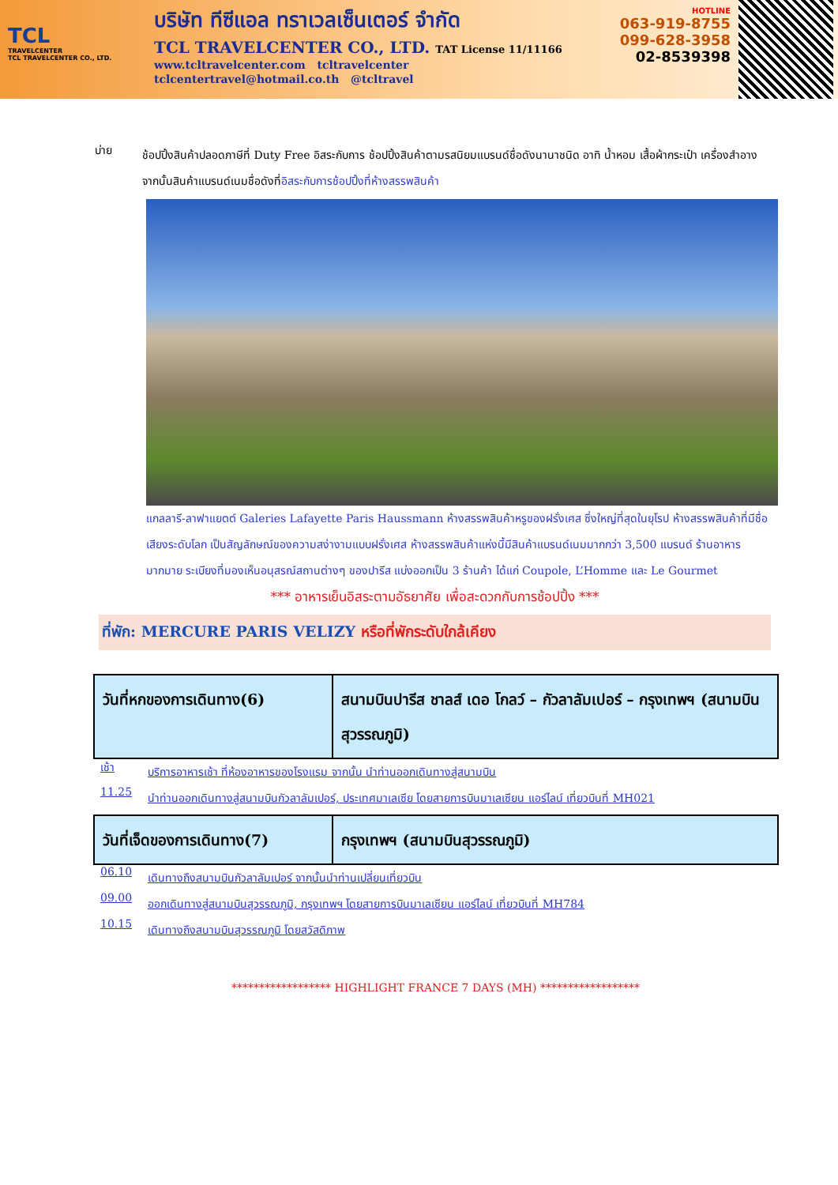TCL
TRAVELCENTER
TCL TRAVELCENTER CO., LTD.
บริษัท ทีซีแอล ทราเวลเซ็นเตอร์ จำกัด
TCL TRAVELCENTER CO., LTD. TAT License 11/11166
www.tcltravelcenter.com tcltravelcenter
tclcentertravel@hotmail.co.th @tcltravel
HOTLINE
063-919-8755
099-628-3958
02-8539398
บ่าย
ช้อปปิ้งสินค้าปลอดภาษีที่ Duty Free อิสระกับการ ช้อปปิ้งสินค้าตามรสนิยมแบรนด์ชื่อดังนานาชนิด อาทิ น้ำหอม เสื้อผ้ากระเป๋า เครื่องสำอาง จากนั้นสินค้าแบรนด์เนมชื่อดังที่อิสระกับการช้อปปิ้งที่ห้างสรรพสินค้า
แกลลารี-ลาฟาแยตต์ Galeries Lafayette Paris Haussmann ห้างสรรพสินค้าหรูของฝรั่งเศส ซึ่งใหญ่ที่สุดในยุโรป ห้างสรรพสินค้าที่มีชื่อเสียงระดับโลก เป็นสัญลักษณ์ของความสง่างามแบบฝรั่งเศส ห้างสรรพสินค้าแห่งนี้มีสินค้าแบรนด์เนมมากกว่า 3,500 แบรนด์ ร้านอาหารมากมาย ระเบียงที่มองเห็นอนุสรณ์สถานต่างๆ ของปารีส แบ่งออกเป็น 3 ร้านค้า ได้แก่ Coupole, L’Homme และ Le Gourmet
*** อาหารเย็นอิสระตามอัธยาศัย เพื่อสะดวกกับการช้อปปิ้ง ***
ที่พัก: MERCURE PARIS VELIZY หรือที่พักระดับใกล้เคียง
| วันที่หกของการเดินทาง(6) | สนามบินปารีส ชาลส์ เดอ โกลว์ – กัวลาลัมเปอร์ – กรุงเทพฯ (สนามบินสุวรรณภูมิ) |
เช้า
บริการอาหารเช้า ที่ห้องอาหารของโรงแรม จากนั้น นำท่านออกเดินทางสู่สนามบิน
11.25
นำท่านออกเดินทางสู่สนามบินกัวลาลัมเปอร์, ประเทศมาเลเซีย โดยสายการบินมาเลเซียน แอร์ไลน์ เที่ยวบินที่ MH021
| วันที่เจ็ดของการเดินทาง(7) | กรุงเทพฯ (สนามบินสุวรรณภูมิ) |
06.10
เดินทางถึงสนามบินกัวลาลัมเปอร์ จากนั้นนำท่านเปลี่ยนเที่ยวบิน
09.00
ออกเดินทางสู่สนามบินสุวรรณภูมิ, กรุงเทพฯ โดยสายการบินมาเลเซียน แอร์ไลน์ เที่ยวบินที่ MH784
10.15
เดินทางถึงสนามบินสุวรรณภูมิ โดยสวัสดิภาพ
****************** HIGHLIGHT FRANCE 7 DAYS (MH) ******************